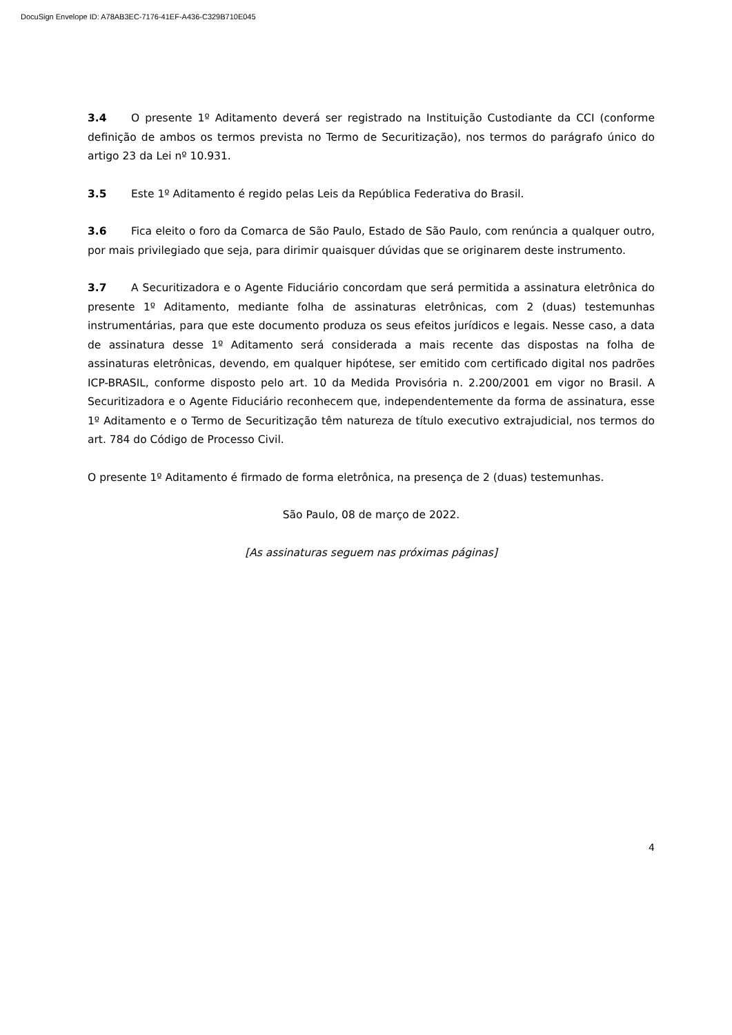DocuSign Envelope ID: A78AB3EC-7176-41EF-A436-C329B710E045
3.4 O presente 1º Aditamento deverá ser registrado na Instituição Custodiante da CCI (conforme definição de ambos os termos prevista no Termo de Securitização), nos termos do parágrafo único do artigo 23 da Lei nº 10.931.
3.5 Este 1º Aditamento é regido pelas Leis da República Federativa do Brasil.
3.6 Fica eleito o foro da Comarca de São Paulo, Estado de São Paulo, com renúncia a qualquer outro, por mais privilegiado que seja, para dirimir quaisquer dúvidas que se originarem deste instrumento.
3.7 A Securitizadora e o Agente Fiduciário concordam que será permitida a assinatura eletrônica do presente 1º Aditamento, mediante folha de assinaturas eletrônicas, com 2 (duas) testemunhas instrumentárias, para que este documento produza os seus efeitos jurídicos e legais. Nesse caso, a data de assinatura desse 1º Aditamento será considerada a mais recente das dispostas na folha de assinaturas eletrônicas, devendo, em qualquer hipótese, ser emitido com certificado digital nos padrões ICP-BRASIL, conforme disposto pelo art. 10 da Medida Provisória n. 2.200/2001 em vigor no Brasil. A Securitizadora e o Agente Fiduciário reconhecem que, independentemente da forma de assinatura, esse 1º Aditamento e o Termo de Securitização têm natureza de título executivo extrajudicial, nos termos do art. 784 do Código de Processo Civil.
O presente 1º Aditamento é firmado de forma eletrônica, na presença de 2 (duas) testemunhas.
São Paulo, 08 de março de 2022.
[As assinaturas seguem nas próximas páginas]
4